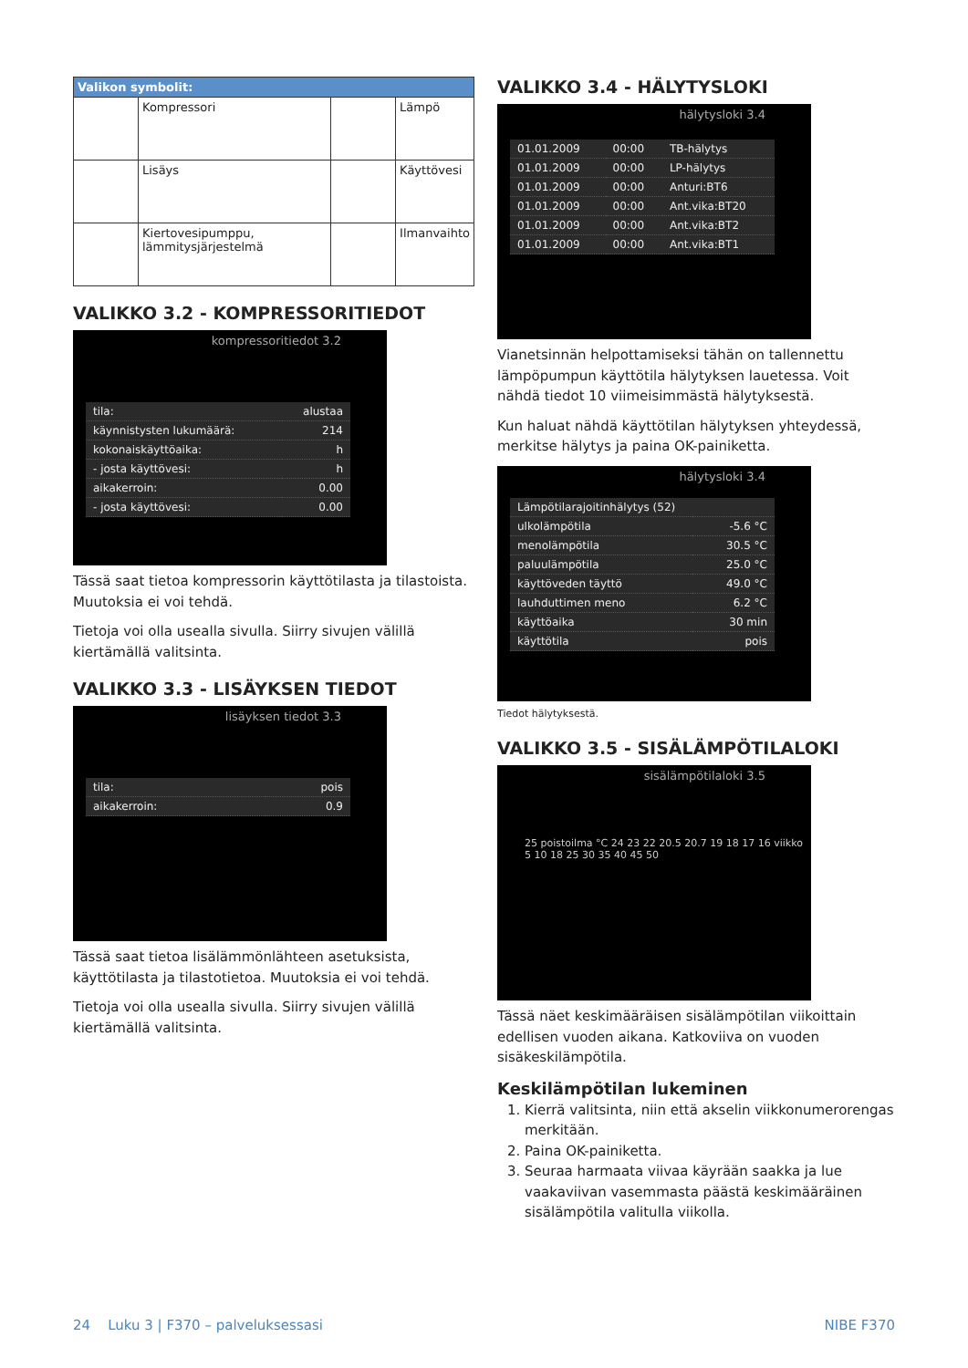| Valikon symbolit: | | | |
| --- | --- | --- | --- |
| | Kompressori | | Lämpö |
| | Lisäys | | Käyttövesi |
| | Kiertovesipumppu, lämmitysjärjestelmä | | Ilmanvaihto |
VALIKKO 3.2 - KOMPRESSORITIEDOT
kompressoritiedot 3.2
| tila: | alustaa |
| käynnistysten lukumäärä: | 214 |
| kokonaiskäyttöaika: | h |
| - josta käyttövesi: | h |
| aikakerroin: | 0.00 |
| - josta käyttövesi: | 0.00 |
Tässä saat tietoa kompressorin käyttötilasta ja tilastoista. Muutoksia ei voi tehdä.
Tietoja voi olla usealla sivulla. Siirry sivujen välillä kiertämällä valitsinta.
VALIKKO 3.3 - LISÄYKSEN TIEDOT
lisäyksen tiedot 3.3
| tila: | pois |
| aikakerroin: | 0.9 |
Tässä saat tietoa lisälämmönlähteen asetuksista, käyttötilasta ja tilastotietoa. Muutoksia ei voi tehdä.
Tietoja voi olla usealla sivulla. Siirry sivujen välillä kiertämällä valitsinta.
VALIKKO 3.4 - HÄLYTYSLOKI
hälytysloki 3.4
| 01.01.2009 | 00:00 | TB-hälytys |
| 01.01.2009 | 00:00 | LP-hälytys |
| 01.01.2009 | 00:00 | Anturi:BT6 |
| 01.01.2009 | 00:00 | Ant.vika:BT20 |
| 01.01.2009 | 00:00 | Ant.vika:BT2 |
| 01.01.2009 | 00:00 | Ant.vika:BT1 |
Vianetsinnän helpottamiseksi tähän on tallennettu lämpöpumpun käyttötila hälytyksen lauetessa. Voit nähdä tiedot 10 viimeisimmästä hälytyksestä.
Kun haluat nähdä käyttötilan hälytyksen yhteydessä, merkitse hälytys ja paina OK-painiketta.
hälytysloki 3.4
| Lämpötilarajoitinhälytys (52) | |
| ulkolämpötila | -5.6 °C |
| menolämpötila | 30.5 °C |
| paluulämpötila | 25.0 °C |
| käyttöveden täyttö | 49.0 °C |
| lauhduttimen meno | 6.2 °C |
| käyttöaika | 30 min |
| käyttötila | pois |
Tiedot hälytyksestä.
VALIKKO 3.5 - SISÄLÄMPÖTILALOKI
sisälämpötilaloki 3.5
25 poistoilma °C 24 23 22 20.5 20.7 19 18 17 16 viikko
5 10 18 25 30 35 40 45 50
Tässä näet keskimääräisen sisälämpötilan viikoittain edellisen vuoden aikana. Katkoviiva on vuoden sisäkeskilämpötila.
Keskilämpötilan lukeminen
1. Kierrä valitsinta, niin että akselin viikkonumerorengas merkitään.
2. Paina OK-painiketta.
3. Seuraa harmaata viivaa käyrään saakka ja lue vaakaviivan vasemmasta päästä keskimääräinen sisälämpötila valitulla viikolla.
24 Luku 3 | F370 – palveluksessasi NIBE F370